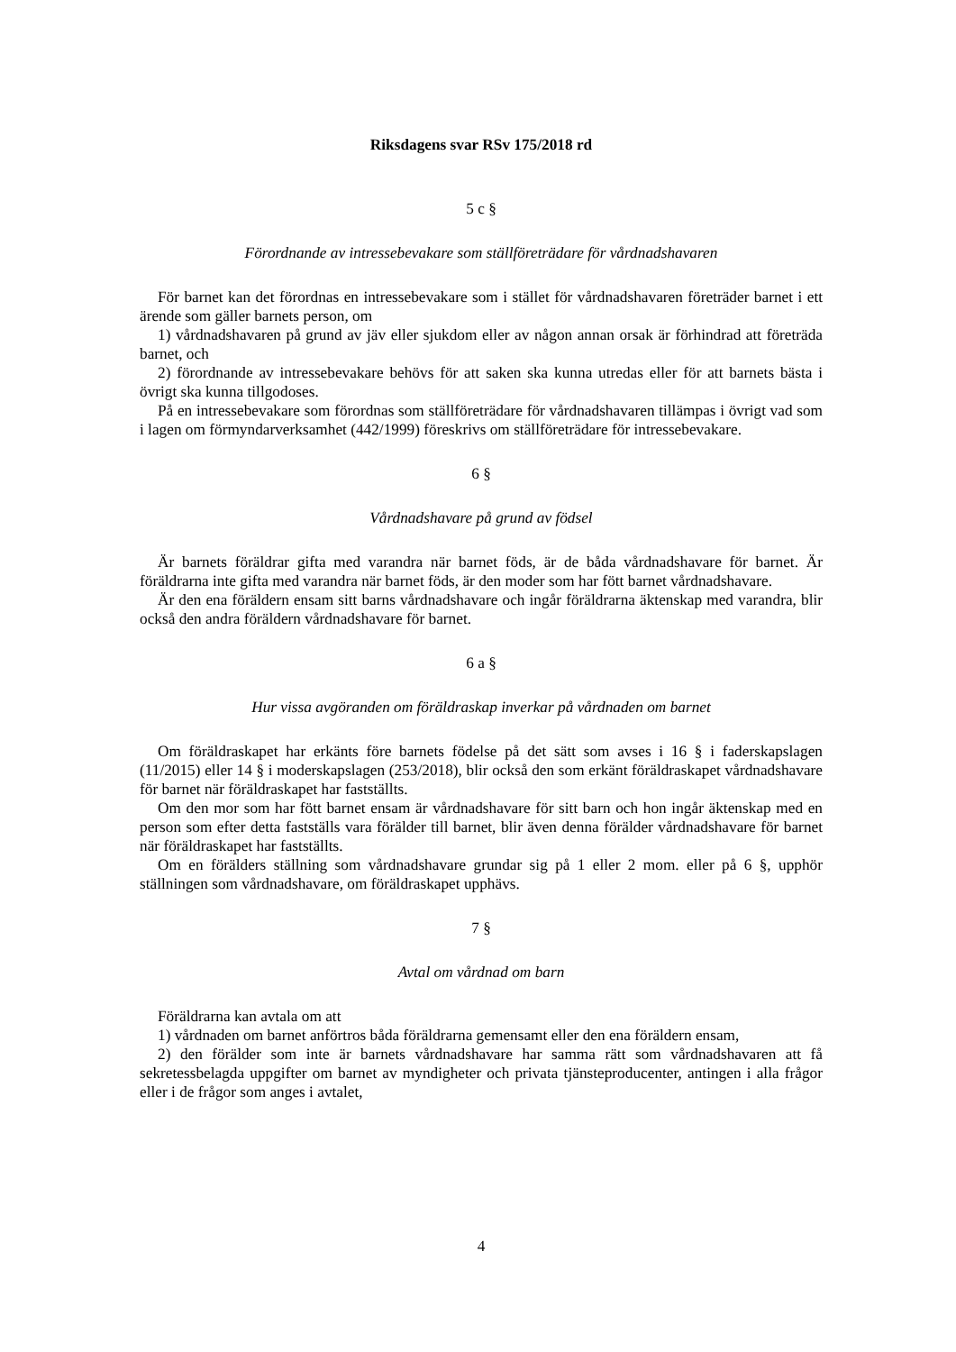Riksdagens svar RSv 175/2018 rd
5 c §
Förordnande av intressebevakare som ställföreträdare för vårdnadshavaren
För barnet kan det förordnas en intressebevakare som i stället för vårdnadshavaren företräder barnet i ett ärende som gäller barnets person, om
1) vårdnadshavaren på grund av jäv eller sjukdom eller av någon annan orsak är förhindrad att företräda barnet, och
2) förordnande av intressebevakare behövs för att saken ska kunna utredas eller för att barnets bästa i övrigt ska kunna tillgodoses.
På en intressebevakare som förordnas som ställföreträdare för vårdnadshavaren tillämpas i övrigt vad som i lagen om förmyndarverksamhet (442/1999) föreskrivs om ställföreträdare för intressebevakare.
6 §
Vårdnadshavare på grund av födsel
Är barnets föräldrar gifta med varandra när barnet föds, är de båda vårdnadshavare för barnet. Är föräldrarna inte gifta med varandra när barnet föds, är den moder som har fött barnet vårdnadshavare.
Är den ena föräldern ensam sitt barns vårdnadshavare och ingår föräldrarna äktenskap med varandra, blir också den andra föräldern vårdnadshavare för barnet.
6 a §
Hur vissa avgöranden om föräldraskap inverkar på vårdnaden om barnet
Om föräldraskapet har erkänts före barnets födelse på det sätt som avses i 16 § i faderskapslagen (11/2015) eller 14 § i moderskapslagen (253/2018), blir också den som erkänt föräldraskapet vårdnadshavare för barnet när föräldraskapet har fastställts.
Om den mor som har fött barnet ensam är vårdnadshavare för sitt barn och hon ingår äktenskap med en person som efter detta fastställs vara förälder till barnet, blir även denna förälder vårdnadshavare för barnet när föräldraskapet har fastställts.
Om en förälders ställning som vårdnadshavare grundar sig på 1 eller 2 mom. eller på 6 §, upphör ställningen som vårdnadshavare, om föräldraskapet upphävs.
7 §
Avtal om vårdnad om barn
Föräldrarna kan avtala om att
1) vårdnaden om barnet anförtros båda föräldrarna gemensamt eller den ena föräldern ensam,
2) den förälder som inte är barnets vårdnadshavare har samma rätt som vårdnadshavaren att få sekretessbelagda uppgifter om barnet av myndigheter och privata tjänsteproducenter, antingen i alla frågor eller i de frågor som anges i avtalet,
4